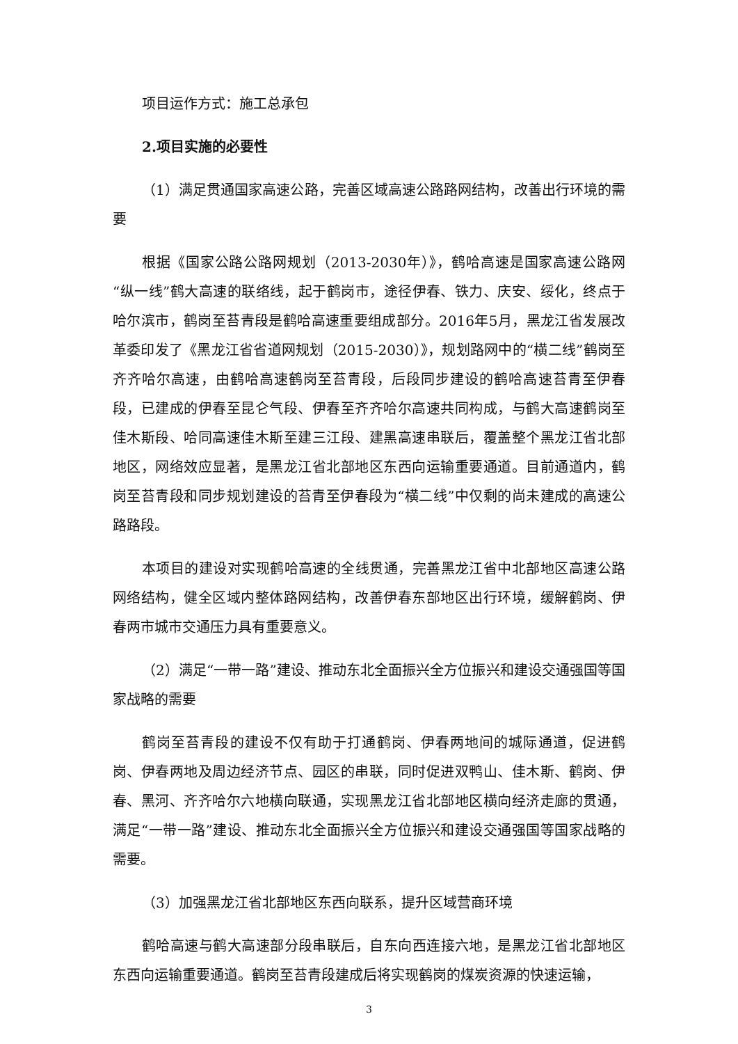项目运作方式：施工总承包
2.项目实施的必要性
（1）满足贯通国家高速公路，完善区域高速公路路网结构，改善出行环境的需要
根据《国家公路公路网规划（2013-2030年）》，鹤哈高速是国家高速公路网“纵一线”鹤大高速的联络线，起于鹤岗市，途径伊春、铁力、庆安、绥化，终点于哈尔滨市，鹤岗至苔青段是鹤哈高速重要组成部分。2016年5月，黑龙江省发展改革委印发了《黑龙江省省道网规划（2015-2030）》，规划路网中的“横二线”鹤岗至齐齐哈尔高速，由鹤哈高速鹤岗至苔青段，后段同步建设的鹤哈高速苔青至伊春段，已建成的伊春至昆仑气段、伊春至齐齐哈尔高速共同构成，与鹤大高速鹤岗至佳木斯段、哈同高速佳木斯至建三江段、建黑高速串联后，覆盖整个黑龙江省北部地区，网络效应显著，是黑龙江省北部地区东西向运输重要通道。目前通道内，鹤岗至苔青段和同步规划建设的苔青至伊春段为“横二线”中仅剩的尚未建成的高速公路路段。
本项目的建设对实现鹤哈高速的全线贯通，完善黑龙江省中北部地区高速公路网络结构，健全区域内整体路网结构，改善伊春东部地区出行环境，缓解鹤岗、伊春两市城市交通压力具有重要意义。
（2）满足“一带一路”建设、推动东北全面振兴全方位振兴和建设交通强国等国家战略的需要
鹤岗至苔青段的建设不仅有助于打通鹤岗、伊春两地间的城际通道，促进鹤岗、伊春两地及周边经济节点、园区的串联，同时促进双鸭山、佳木斯、鹤岗、伊春、黑河、齐齐哈尔六地横向联通，实现黑龙江省北部地区横向经济走廊的贯通，满足“一带一路”建设、推动东北全面振兴全方位振兴和建设交通强国等国家战略的需要。
（3）加强黑龙江省北部地区东西向联系，提升区域营商环境
鹤哈高速与鹤大高速部分段串联后，自东向西连接六地，是黑龙江省北部地区东西向运输重要通道。鹤岗至苔青段建成后将实现鹤岗的煤炭资源的快速运输，
3